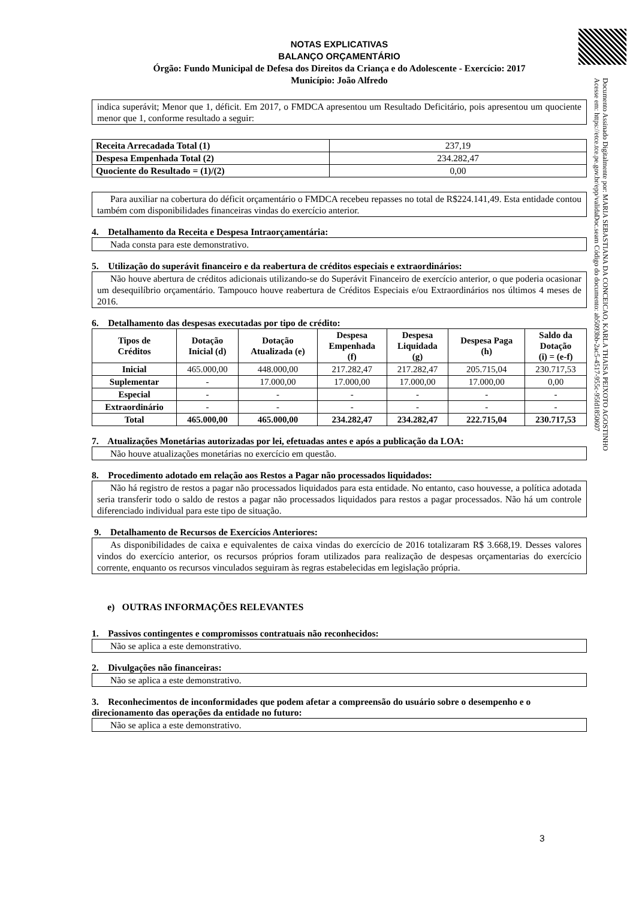Documento Assinado Digitalmente por: MARIA SEBASTIANA DA CONCEICAO, KARLA THAISA PEIXOTO AGOSTINHO
Acesse em: https://etce.tce.pe.gov.br/epp/validaDoc.seam Código do documento: ab5093bb-2ac5-4517-955c-95fd1850607
NOTAS EXPLICATIVAS
BALANÇO ORÇAMENTÁRIO
Órgão: Fundo Municipal de Defesa dos Direitos da Criança e do Adolescente - Exercício: 2017
Município: João Alfredo
indica superávit; Menor que 1, déficit. Em 2017, o FMDCA apresentou um Resultado Deficitário, pois apresentou um quociente menor que 1, conforme resultado a seguir:
| Receita Arrecadada Total (1) | 237,19 |
| Despesa Empenhada Total (2) | 234.282,47 |
| Quociente do Resultado = (1)/(2) | 0,00 |
Para auxiliar na cobertura do déficit orçamentário o FMDCA recebeu repasses no total de R$224.141,49. Esta entidade contou também com disponibilidades financeiras vindas do exercício anterior.
4. Detalhamento da Receita e Despesa Intraorçamentária:
Nada consta para este demonstrativo.
5. Utilização do superávit financeiro e da reabertura de créditos especiais e extraordinários:
Não houve abertura de créditos adicionais utilizando-se do Superávit Financeiro de exercício anterior, o que poderia ocasionar um desequilíbrio orçamentário. Tampouco houve reabertura de Créditos Especiais e/ou Extraordinários nos últimos 4 meses de 2016.
6. Detalhamento das despesas executadas por tipo de crédito:
| Tipos de Créditos | Dotação Inicial (d) | Dotação Atualizada (e) | Despesa Empenhada (f) | Despesa Liquidada (g) | Despesa Paga (h) | Saldo da Dotação (i) = (e-f) |
| --- | --- | --- | --- | --- | --- | --- |
| Inicial | 465.000,00 | 448.000,00 | 217.282,47 | 217.282,47 | 205.715,04 | 230.717,53 |
| Suplementar | - | 17.000,00 | 17.000,00 | 17.000,00 | 17.000,00 | 0,00 |
| Especial | - | - | - | - | - | - |
| Extraordinário | - | - | - | - | - | - |
| Total | 465.000,00 | 465.000,00 | 234.282,47 | 234.282,47 | 222.715,04 | 230.717,53 |
7. Atualizações Monetárias autorizadas por lei, efetuadas antes e após a publicação da LOA:
Não houve atualizações monetárias no exercício em questão.
8. Procedimento adotado em relação aos Restos a Pagar não processados liquidados:
Não há registro de restos a pagar não processados liquidados para esta entidade. No entanto, caso houvesse, a política adotada seria transferir todo o saldo de restos a pagar não processados liquidados para restos a pagar processados. Não há um controle diferenciado individual para este tipo de situação.
9. Detalhamento de Recursos de Exercícios Anteriores:
As disponibilidades de caixa e equivalentes de caixa vindas do exercício de 2016 totalizaram R$ 3.668,19. Desses valores vindos do exercício anterior, os recursos próprios foram utilizados para realização de despesas orçamentarias do exercício corrente, enquanto os recursos vinculados seguiram às regras estabelecidas em legislação própria.
e) OUTRAS INFORMAÇÕES RELEVANTES
1. Passivos contingentes e compromissos contratuais não reconhecidos:
Não se aplica a este demonstrativo.
2. Divulgações não financeiras:
Não se aplica a este demonstrativo.
3. Reconhecimentos de inconformidades que podem afetar a compreensão do usuário sobre o desempenho e o direcionamento das operações da entidade no futuro:
Não se aplica a este demonstrativo.
3